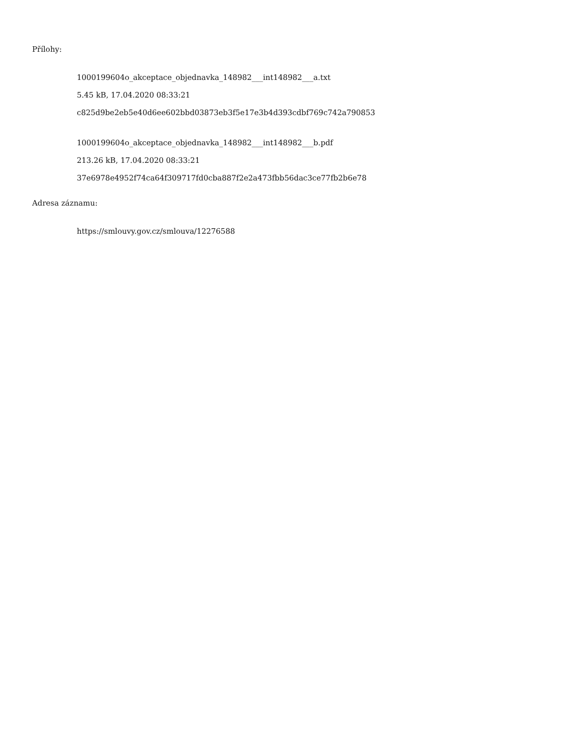Přílohy:
1000199604o_akceptace_objednavka_148982___int148982___a.txt
5.45 kB, 17.04.2020 08:33:21
c825d9be2eb5e40d6ee602bbd03873eb3f5e17e3b4d393cdbf769c742a790853
1000199604o_akceptace_objednavka_148982___int148982___b.pdf
213.26 kB, 17.04.2020 08:33:21
37e6978e4952f74ca64f309717fd0cba887f2e2a473fbb56dac3ce77fb2b6e78
Adresa záznamu:
https://smlouvy.gov.cz/smlouva/12276588